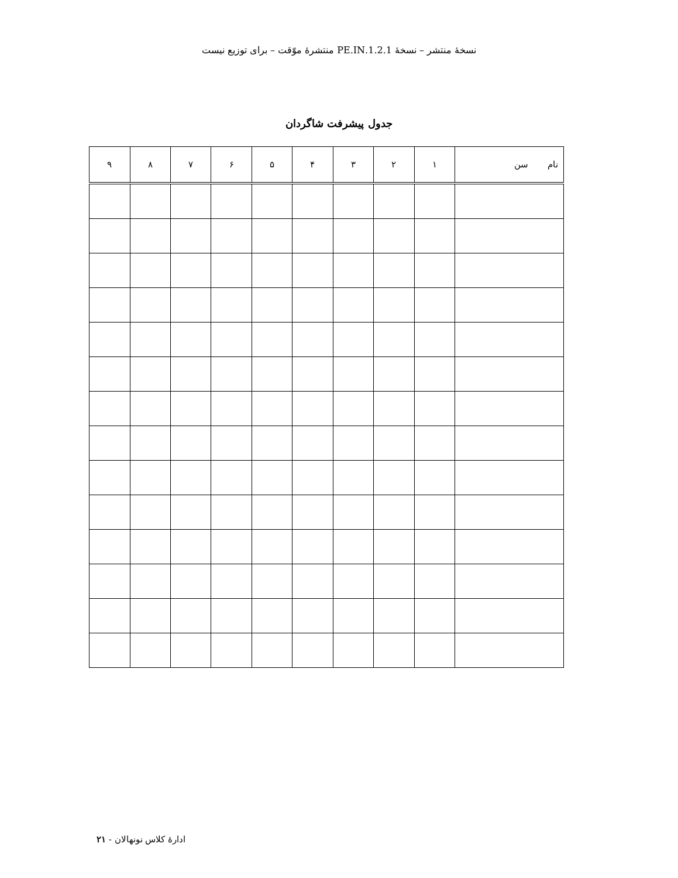نسخهٔ منتشر – نسخهٔ 1.2.1.PE.IN منتشرهٔ موّقت – برای توزیع نیست
جدول پیشرفت شاگردان
| نام سن | ۱ | ۲ | ۳ | ۴ | ۵ | ۶ | ۷ | ۸ | ۹ |
| --- | --- | --- | --- | --- | --- | --- | --- | --- | --- |
ادارهٔ کلاس نونهالان - ۲۱